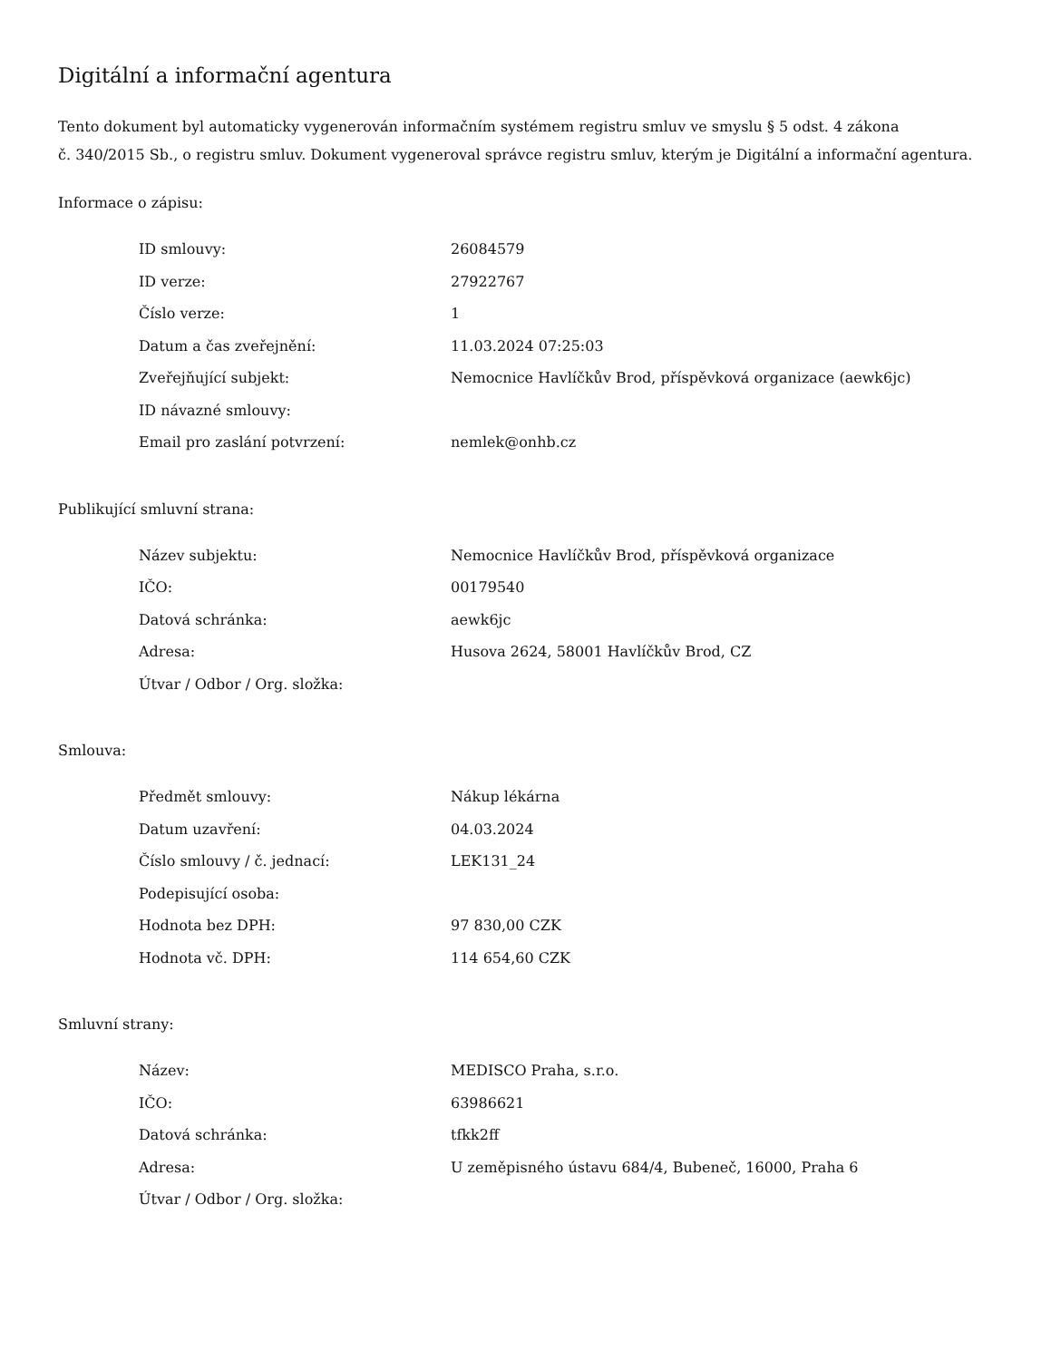Digitální a informační agentura
Tento dokument byl automaticky vygenerován informačním systémem registru smluv ve smyslu § 5 odst. 4 zákona
č. 340/2015 Sb., o registru smluv. Dokument vygeneroval správce registru smluv, kterým je Digitální a informační agentura.
Informace o zápisu:
| ID smlouvy: | 26084579 |
| ID verze: | 27922767 |
| Číslo verze: | 1 |
| Datum a čas zveřejnění: | 11.03.2024 07:25:03 |
| Zveřejňující subjekt: | Nemocnice Havlíčkův Brod, příspěvková organizace (aewk6jc) |
| ID návazné smlouvy: | |
| Email pro zaslání potvrzení: | nemlek@onhb.cz |
Publikující smluvní strana:
| Název subjektu: | Nemocnice Havlíčkův Brod, příspěvková organizace |
| IČO: | 00179540 |
| Datová schránka: | aewk6jc |
| Adresa: | Husova 2624, 58001 Havlíčkův Brod, CZ |
| Útvar / Odbor / Org. složka: | |
Smlouva:
| Předmět smlouvy: | Nákup lékárna |
| Datum uzavření: | 04.03.2024 |
| Číslo smlouvy / č. jednací: | LEK131_24 |
| Podepisující osoba: | |
| Hodnota bez DPH: | 97 830,00 CZK |
| Hodnota vč. DPH: | 114 654,60 CZK |
Smluvní strany:
| Název: | MEDISCO Praha, s.r.o. |
| IČO: | 63986621 |
| Datová schránka: | tfkk2ff |
| Adresa: | U zeměpisného ústavu 684/4, Bubeneč, 16000, Praha 6 |
| Útvar / Odbor / Org. složka: | |